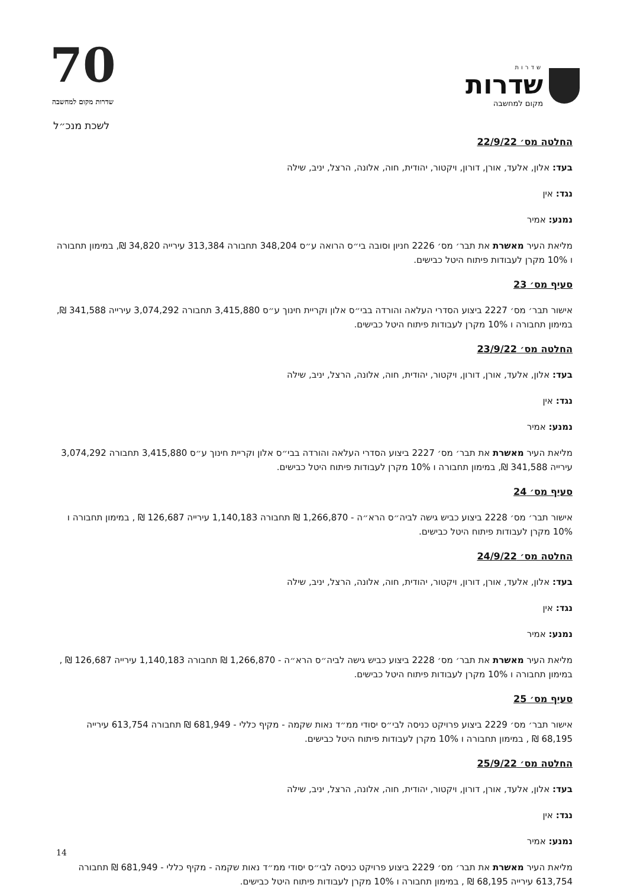70
שדרות מקום למחשבה
שדרות
שדרות
מקום למחשבה
לשכת מנכ״ל
החלטה מס׳ 22/9/22
בעד: אלון, אלעד, אורן, דורון, ויקטור, יהודית, חוה, אלונה, הרצל, יניב, שילה
נגד: אין
נמנע: אמיר
מליאת העיר מאשרת את תבר׳ מס׳ 2226 חניון וסובה בי״ס הרואה ע״ס 348,204 תחבורה 313,384 עירייה 34,820 ₪, במימון תחבורה ו 10% מקרן לעבודות פיתוח היטל כבישים.
סעיף מס׳ 23
אישור תבר׳ מס׳ 2227 ביצוע הסדרי העלאה והורדה בבי״ס אלון וקריית חינוך ע״ס 3,415,880 תחבורה 3,074,292 עירייה 341,588 ₪, במימון תחבורה ו 10% מקרן לעבודות פיתוח היטל כבישים.
החלטה מס׳ 23/9/22
בעד: אלון, אלעד, אורן, דורון, ויקטור, יהודית, חוה, אלונה, הרצל, יניב, שילה
נגד: אין
נמנע: אמיר
מליאת העיר מאשרת את תבר׳ מס׳ 2227 ביצוע הסדרי העלאה והורדה בבי״ס אלון וקריית חינוך ע״ס 3,415,880 תחבורה 3,074,292 עירייה 341,588 ₪, במימון תחבורה ו 10% מקרן לעבודות פיתוח היטל כבישים.
סעיף מס׳ 24
אישור תבר׳ מס׳ 2228 ביצוע כביש גישה לביה״ס הרא״ה - 1,266,870 ₪ תחבורה 1,140,183 עירייה 126,687 ₪ , במימון תחבורה ו 10% מקרן לעבודות פיתוח היטל כבישים.
החלטה מס׳ 24/9/22
בעד: אלון, אלעד, אורן, דורון, ויקטור, יהודית, חוה, אלונה, הרצל, יניב, שילה
נגד: אין
נמנע: אמיר
מליאת העיר מאשרת את תבר׳ מס׳ 2228 ביצוע כביש גישה לביה״ס הרא״ה - 1,266,870 ₪ תחבורה 1,140,183 עירייה 126,687 ₪ , במימון תחבורה ו 10% מקרן לעבודות פיתוח היטל כבישים.
סעיף מס׳ 25
אישור תבר׳ מס׳ 2229 ביצוע פרויקט כניסה לבי״ס יסודי ממ״ד נאות שקמה - מקיף כללי - 681,949 ₪ תחבורה 613,754 עירייה 68,195 ₪ , במימון תחבורה ו 10% מקרן לעבודות פיתוח היטל כבישים.
החלטה מס׳ 25/9/22
בעד: אלון, אלעד, אורן, דורון, ויקטור, יהודית, חוה, אלונה, הרצל, יניב, שילה
נגד: אין
נמנע: אמיר
מליאת העיר מאשרת את תבר׳ מס׳ 2229 ביצוע פרויקט כניסה לבי״ס יסודי ממ״ד נאות שקמה - מקיף כללי - 681,949 ₪ תחבורה 613,754 עירייה 68,195 ₪ , במימון תחבורה ו 10% מקרן לעבודות פיתוח היטל כבישים.
14